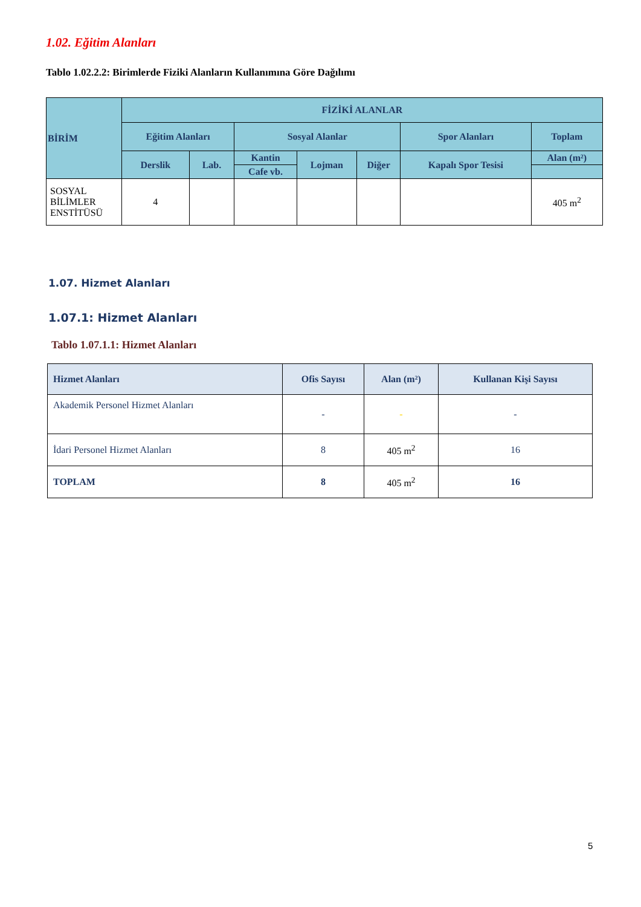1.02. Eğitim Alanları
Tablo 1.02.2.2: Birimlerde Fiziki Alanların Kullanımına Göre Dağılımı
| BİRİM | FİZİKİ ALANLAR | | | | | | |
| --- | --- | --- | --- | --- | --- | --- | --- |
| | Eğitim Alanları | | Sosyal Alanlar | | | Spor Alanları | Toplam |
| | Derslik | Lab. | Kantin | Lojman | Diğer | Kapalı Spor Tesisi | Alan (m²) |
| | | | Cafe vb. | | | | |
| SOSYAL BİLİMLER ENSTİTÜSÜ | 4 | | | | | | 405 m<sup>2</sup> |
1.07. Hizmet Alanları
1.07.1: Hizmet Alanları
Tablo 1.07.1.1: Hizmet Alanları
| Hizmet Alanları | Ofis Sayısı | Alan (m²) | Kullanan Kişi Sayısı |
| --- | --- | --- | --- |
| Akademik Personel Hizmet Alanları | - | - | - |
| İdari Personel Hizmet Alanları | 8 | 405 m<sup>2</sup> | 16 |
| TOPLAM | 8 | 405 m<sup>2</sup> | 16 |
5